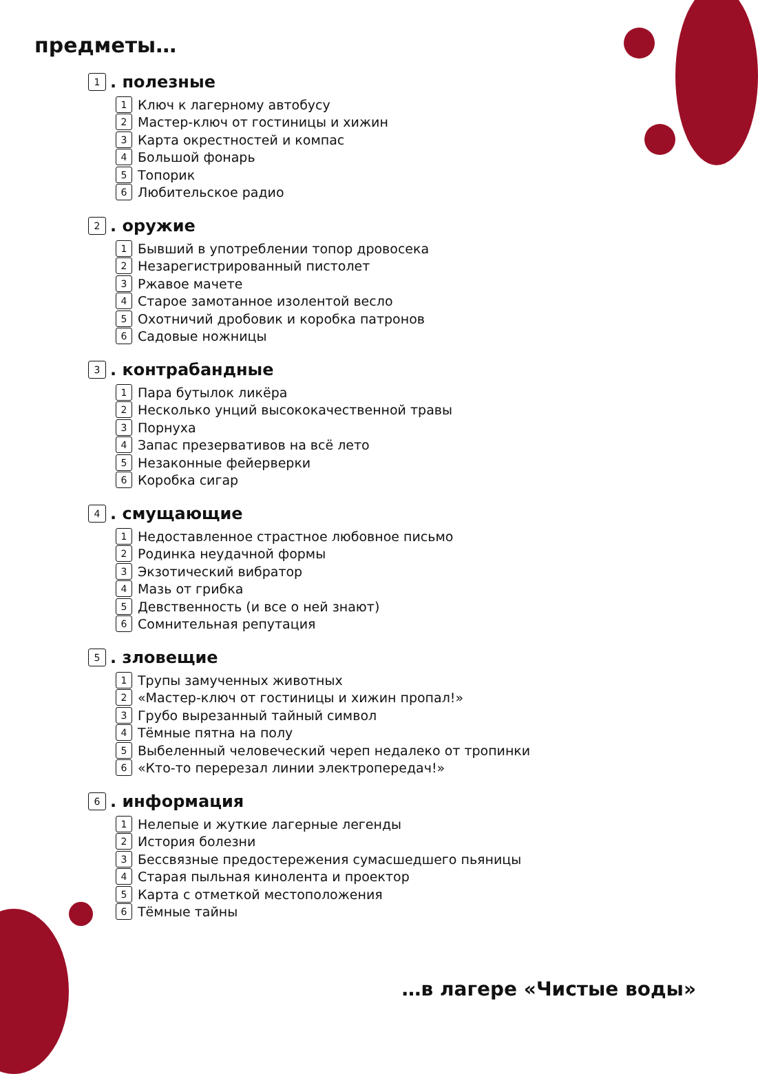предметы…
1. полезные
1 Ключ к лагерному автобусу
2 Мастер-ключ от гостиницы и хижин
3 Карта окрестностей и компас
4 Большой фонарь
5 Топорик
6 Любительское радио
2. оружие
1 Бывший в употреблении топор дровосека
2 Незарегистрированный пистолет
3 Ржавое мачете
4 Старое замотанное изолентой весло
5 Охотничий дробовик и коробка патронов
6 Садовые ножницы
3. контрабандные
1 Пара бутылок ликёра
2 Несколько унций высококачественной травы
3 Порнуха
4 Запас презервативов на всё лето
5 Незаконные фейерверки
6 Коробка сигар
4. смущающие
1 Недоставленное страстное любовное письмо
2 Родинка неудачной формы
3 Экзотический вибратор
4 Мазь от грибка
5 Девственность (и все о ней знают)
6 Сомнительная репутация
5. зловещие
1 Трупы замученных животных
2 «Мастер-ключ от гостиницы и хижин пропал!»
3 Грубо вырезанный тайный символ
4 Тёмные пятна на полу
5 Выбеленный человеческий череп недалеко от тропинки
6 «Кто-то перерезал линии электропередач!»
6. информация
1 Нелепые и жуткие лагерные легенды
2 История болезни
3 Бессвязные предостережения сумасшедшего пьяницы
4 Старая пыльная кинолента и проектор
5 Карта с отметкой местоположения
6 Тёмные тайны
…в лагере «Чистые воды»